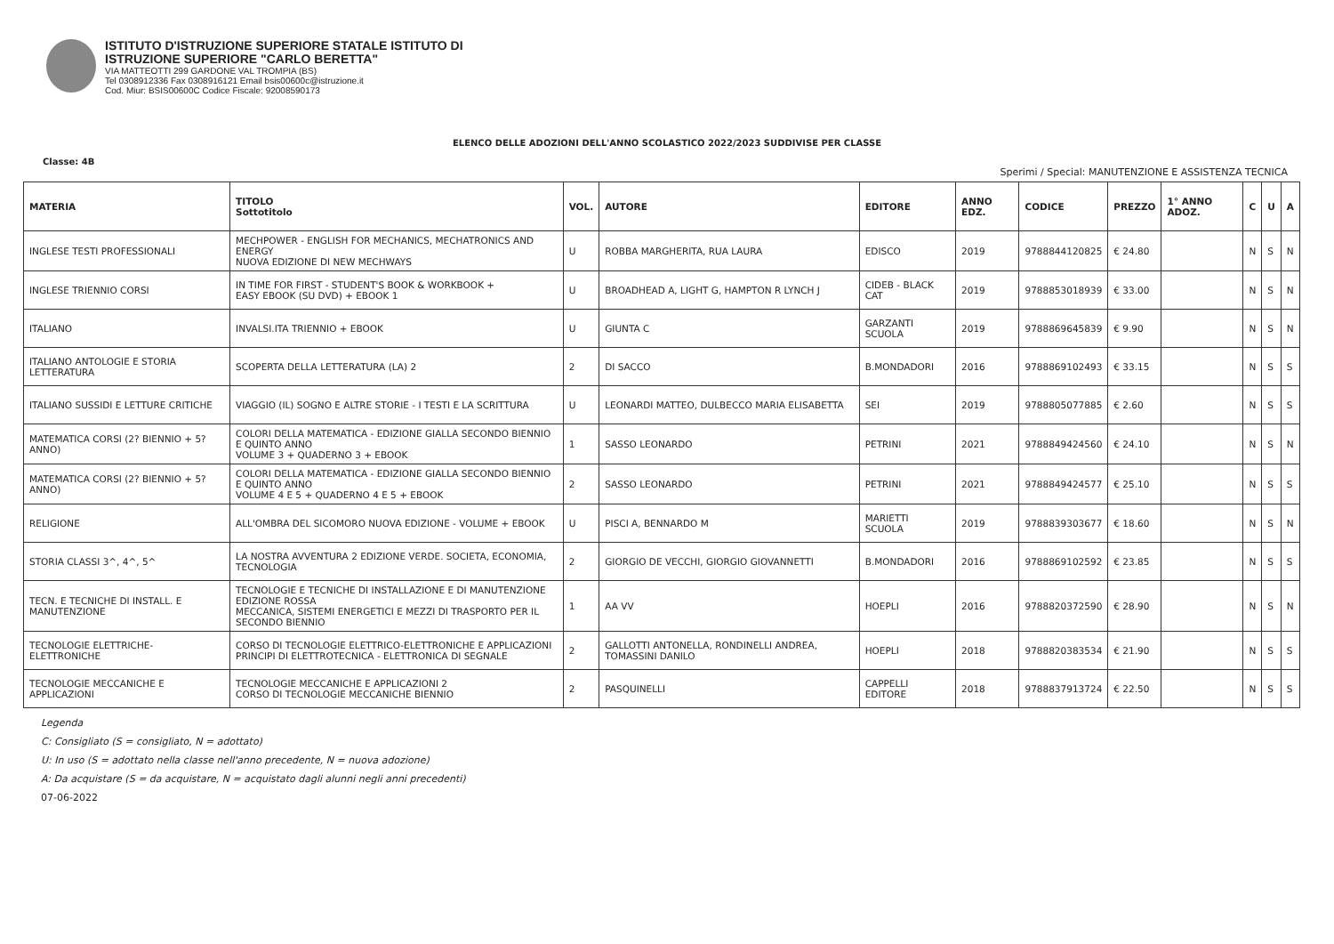ISTITUTO D'ISTRUZIONE SUPERIORE STATALE ISTITUTO DI
ISTRUZIONE SUPERIORE "CARLO BERETTA"
VIA MATTEOTTI 299 GARDONE VAL TROMPIA (BS)
Tel 0308912336 Fax 0308916121 Email bsis00600c@istruzione.it
Cod. Miur: BSIS00600C Codice Fiscale: 92008590173
ELENCO DELLE ADOZIONI DELL'ANNO SCOLASTICO 2022/2023 SUDDIVISE PER CLASSE
Classe: 4B
Sperimi / Special: MANUTENZIONE E ASSISTENZA TECNICA
| MATERIA | TITOLO Sottotitolo | VOL. | AUTORE | EDITORE | ANNO EDZ. | CODICE | PREZZO | 1° ANNO ADOZ. | C | U | A |
| --- | --- | --- | --- | --- | --- | --- | --- | --- | --- | --- | --- |
| INGLESE TESTI PROFESSIONALI | MECHPOWER - ENGLISH FOR MECHANICS, MECHATRONICS AND ENERGY NUOVA EDIZIONE DI NEW MECHWAYS | U | ROBBA MARGHERITA, RUA LAURA | EDISCO | 2019 | 9788844120825 | € 24.80 | | N | S | N |
| INGLESE TRIENNIO CORSI | IN TIME FOR FIRST - STUDENT'S BOOK & WORKBOOK + EASY EBOOK (SU DVD) + EBOOK 1 | U | BROADHEAD A, LIGHT G, HAMPTON R LYNCH J | CIDEB - BLACK CAT | 2019 | 9788853018939 | € 33.00 | | N | S | N |
| ITALIANO | INVALSI.ITA TRIENNIO + EBOOK | U | GIUNTA C | GARZANTI SCUOLA | 2019 | 9788869645839 | € 9.90 | | N | S | N |
| ITALIANO ANTOLOGIE E STORIA LETTERATURA | SCOPERTA DELLA LETTERATURA (LA) 2 | 2 | DI SACCO | B.MONDADORI | 2016 | 9788869102493 | € 33.15 | | N | S | S |
| ITALIANO SUSSIDI E LETTURE CRITICHE | VIAGGIO (IL) SOGNO E ALTRE STORIE - I TESTI E LA SCRITTURA | U | LEONARDI MATTEO, DULBECCO MARIA ELISABETTA | SEI | 2019 | 9788805077885 | € 2.60 | | N | S | S |
| MATEMATICA CORSI (2? BIENNIO + 5? ANNO) | COLORI DELLA MATEMATICA - EDIZIONE GIALLA SECONDO BIENNIO E QUINTO ANNO VOLUME 3 + QUADERNO 3 + EBOOK | 1 | SASSO LEONARDO | PETRINI | 2021 | 9788849424560 | € 24.10 | | N | S | N |
| MATEMATICA CORSI (2? BIENNIO + 5? ANNO) | COLORI DELLA MATEMATICA - EDIZIONE GIALLA SECONDO BIENNIO E QUINTO ANNO VOLUME 4 E 5 + QUADERNO 4 E 5 + EBOOK | 2 | SASSO LEONARDO | PETRINI | 2021 | 9788849424577 | € 25.10 | | N | S | S |
| RELIGIONE | ALL'OMBRA DEL SICOMORO NUOVA EDIZIONE - VOLUME + EBOOK | U | PISCI A, BENNARDO M | MARIETTI SCUOLA | 2019 | 9788839303677 | € 18.60 | | N | S | N |
| STORIA CLASSI 3^, 4^, 5^ | LA NOSTRA AVVENTURA 2 EDIZIONE VERDE. SOCIETA, ECONOMIA, TECNOLOGIA | 2 | GIORGIO DE VECCHI, GIORGIO GIOVANNETTI | B.MONDADORI | 2016 | 9788869102592 | € 23.85 | | N | S | S |
| TECN. E TECNICHE DI INSTALL. E MANUTENZIONE | TECNOLOGIE E TECNICHE DI INSTALLAZIONE E DI MANUTENZIONE EDIZIONE ROSSA MECCANICA, SISTEMI ENERGETICI E MEZZI DI TRASPORTO PER IL SECONDO BIENNIO | 1 | AA VV | HOEPLI | 2016 | 9788820372590 | € 28.90 | | N | S | N |
| TECNOLOGIE ELETTRICHE-ELETTRONICHE | CORSO DI TECNOLOGIE ELETTRICO-ELETTRONICHE E APPLICAZIONI PRINCIPI DI ELETTROTECNICA - ELETTRONICA DI SEGNALE | 2 | GALLOTTI ANTONELLA, RONDINELLI ANDREA, TOMASSINI DANILO | HOEPLI | 2018 | 9788820383534 | € 21.90 | | N | S | S |
| TECNOLOGIE MECCANICHE E APPLICAZIONI | TECNOLOGIE MECCANICHE E APPLICAZIONI 2 CORSO DI TECNOLOGIE MECCANICHE BIENNIO | 2 | PASQUINELLI | CAPPELLI EDITORE | 2018 | 9788837913724 | € 22.50 | | N | S | S |
Legenda
C: Consigliato (S = consigliato, N = adottato)
U: In uso (S = adottato nella classe nell'anno precedente, N = nuova adozione)
A: Da acquistare (S = da acquistare, N = acquistato dagli alunni negli anni precedenti)
07-06-2022